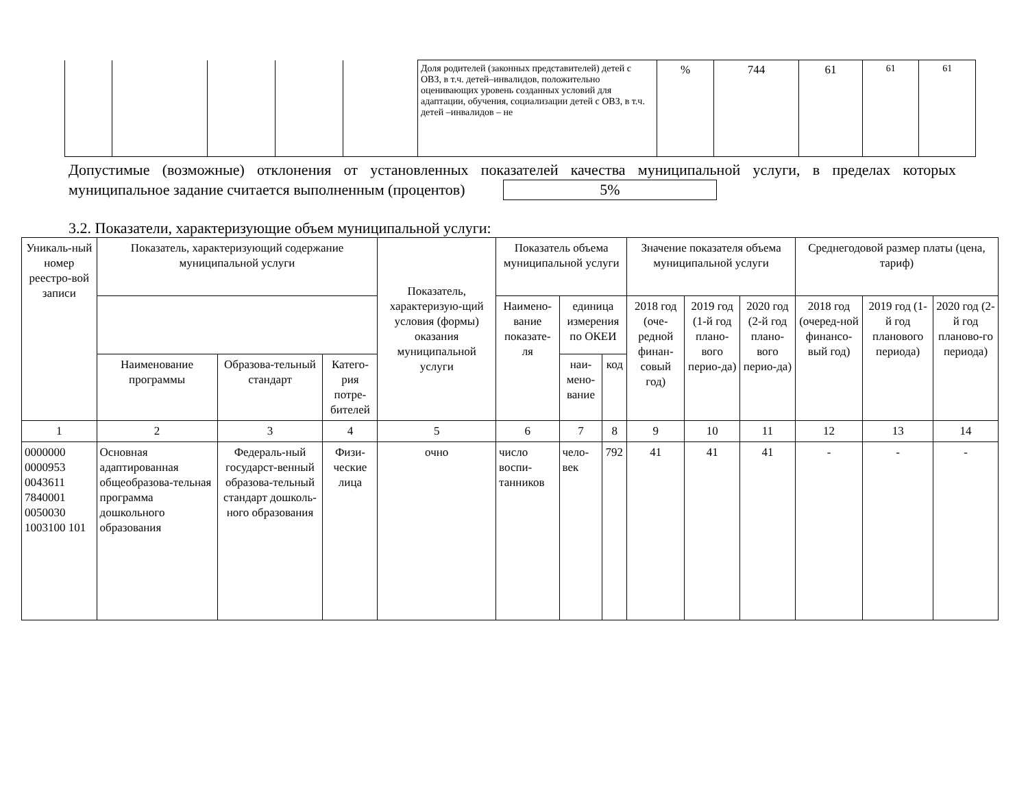| | | | | | Доля родителей (законных представителей) детей с ОВЗ, в т.ч. детей–инвалидов, положительно оценивающих уровень созданных условий для адаптации, обучения, социализации детей с ОВЗ, в т.ч. детей –инвалидов – не | % | 744 | 61 | 61 | 61 |
Допустимые (возможные) отклонения от установленных показателей качества муниципальной услуги, в пределах которых муниципальное задание считается выполненным (процентов) 5%
3.2. Показатели, характеризующие объем муниципальной услуги:
| Уникаль-ный номер реестро-вой записи | Показатель, характеризующий содержание муниципальной услуги | | | Показатель, характеризую-щий условия (формы) оказания муниципальной услуги | Показатель объема муниципальной услуги | | | Значение показателя объема муниципальной услуги | | | Среднегодовой размер платы (цена, тариф) | | |
| --- | --- | --- | --- | --- | --- | --- | --- | --- | --- | --- | --- | --- | --- |
| | | | | | Наимено-вание показате-ля | единица измерения по ОКЕИ | | 2018 год (оче-редной финан-совый год) | 2019 год (1-й год плано-вого перио-да) | 2020 год (2-й год плано-вого перио-да) | 2018 год (очеред-ной финансо-вый год) | 2019 год (1-й год планового периода) | 2020 год (2-й год планово-го периода) |
| | Наименование программы | Образова-тельный стандарт | Катего-рия потре-бителей | | | наи-мено-вание | код | | | | | | |
| 1 | 2 | 3 | 4 | 5 | 6 | 7 | 8 | 9 | 10 | 11 | 12 | 13 | 14 |
| 0000000 0000953 0043611 7840001 0050030 1003100 101 | Основная адаптированная общеобразова-тельная программа дошкольного образования | Федераль-ный государст-венный образова-тельный стандарт дошколь-ного образования | Физи-ческие лица | очно | число воспи-танников | чело-век | 792 | 41 | 41 | 41 | - | - | - |